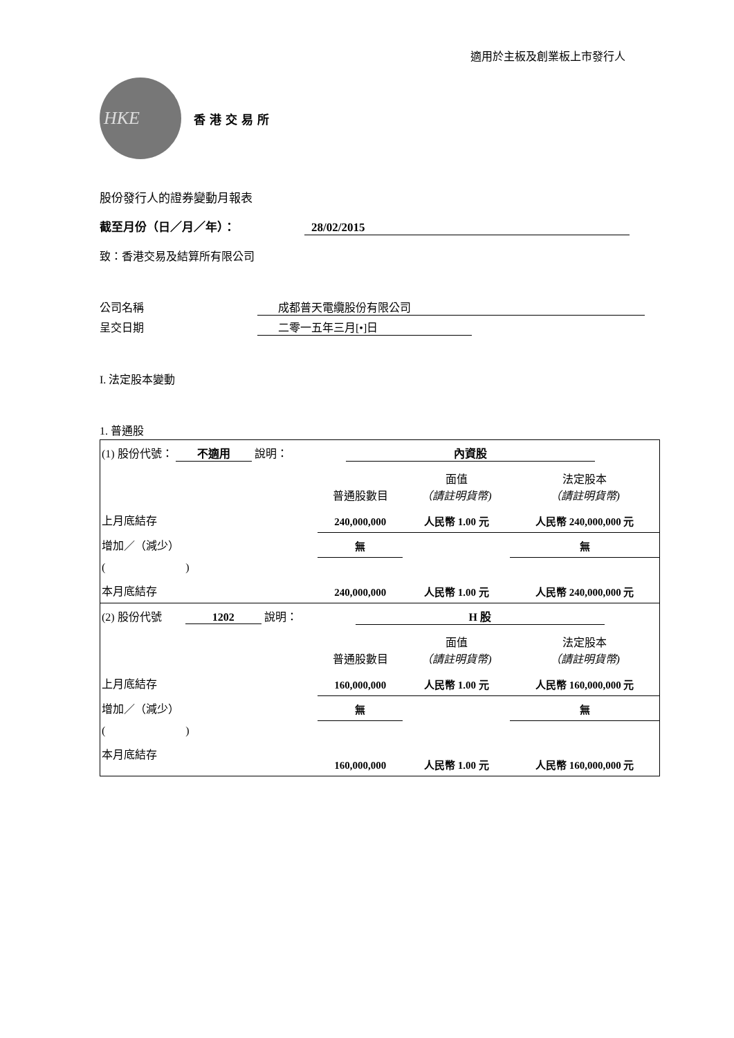適用於主板及創業板上市發行人
HKE
香港交易所
股份發行人的證券變動月報表
截至月份（日／月／年）： 28/02/2015
致：香港交易及結算所有限公司
公司名稱 成都普天電纜股份有限公司
呈交日期 二零一五年三月[•]日
I. 法定股本變動
1. 普通股
| (1) 股份代號： 不適用 說明： 內資股 | | | |
| | 普通股數目 | 面值 （請註明貨幣) | 法定股本 （請註明貨幣) |
| 上月底結存 | 240,000,000 | 人民幣 1.00 元 | 人民幣 240,000,000 元 |
| 增加／（減少） | 無 | | 無 |
| ( ) | | | |
| 本月底結存 | 240,000,000 | 人民幣 1.00 元 | 人民幣 240,000,000 元 |
| (2) 股份代號 1202 說明： H 股 | | | |
| | 普通股數目 | 面值 （請註明貨幣) | 法定股本 （請註明貨幣) |
| 上月底結存 | 160,000,000 | 人民幣 1.00 元 | 人民幣 160,000,000 元 |
| 增加／（減少） | 無 | | 無 |
| ( ) | | | |
| 本月底結存 | 160,000,000 | 人民幣 1.00 元 | 人民幣 160,000,000 元 |